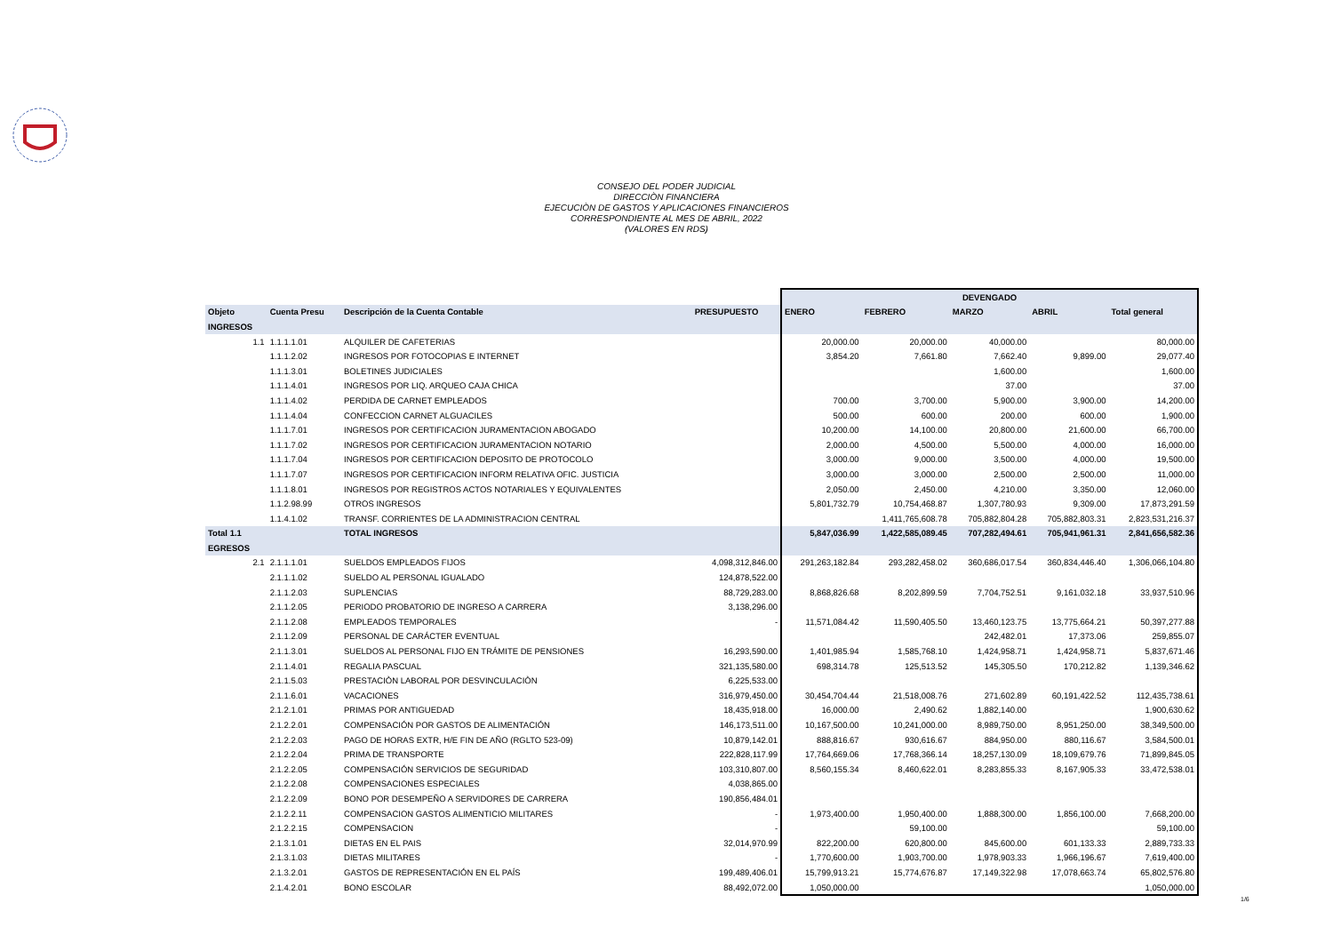CONSEJO DEL PODER JUDICIAL
DIRECCIÒN FINANCIERA
EJECUCIÒN DE GASTOS Y APLICACIONES FINANCIEROS
CORRESPONDIENTE AL MES DE ABRIL, 2022
(VALORES EN RDS)
| | | | | DEVENGADO | | | | |
| Objeto | Cuenta Presu | Descripción de la Cuenta Contable | PRESUPUESTO | ENERO | FEBRERO | MARZO | ABRIL | Total general |
| INGRESOS | | | | | | | | |
| 1.1 | 1.1.1.1.01 | ALQUILER DE CAFETERIAS | | 20,000.00 | 20,000.00 | 40,000.00 | | 80,000.00 |
| | 1.1.1.2.02 | INGRESOS POR FOTOCOPIAS E INTERNET | | 3,854.20 | 7,661.80 | 7,662.40 | 9,899.00 | 29,077.40 |
| | 1.1.1.3.01 | BOLETINES JUDICIALES | | | | 1,600.00 | | 1,600.00 |
| | 1.1.1.4.01 | INGRESOS POR LIQ. ARQUEO CAJA CHICA | | | | 37.00 | | 37.00 |
| | 1.1.1.4.02 | PERDIDA DE CARNET EMPLEADOS | | 700.00 | 3,700.00 | 5,900.00 | 3,900.00 | 14,200.00 |
| | 1.1.1.4.04 | CONFECCION CARNET ALGUACILES | | 500.00 | 600.00 | 200.00 | 600.00 | 1,900.00 |
| | 1.1.1.7.01 | INGRESOS POR CERTIFICACION JURAMENTACION ABOGADO | | 10,200.00 | 14,100.00 | 20,800.00 | 21,600.00 | 66,700.00 |
| | 1.1.1.7.02 | INGRESOS POR CERTIFICACION JURAMENTACION NOTARIO | | 2,000.00 | 4,500.00 | 5,500.00 | 4,000.00 | 16,000.00 |
| | 1.1.1.7.04 | INGRESOS POR CERTIFICACION DEPOSITO DE PROTOCOLO | | 3,000.00 | 9,000.00 | 3,500.00 | 4,000.00 | 19,500.00 |
| | 1.1.1.7.07 | INGRESOS POR CERTIFICACION INFORM RELATIVA OFIC. JUSTICIA | | 3,000.00 | 3,000.00 | 2,500.00 | 2,500.00 | 11,000.00 |
| | 1.1.1.8.01 | INGRESOS POR REGISTROS ACTOS NOTARIALES Y EQUIVALENTES | | 2,050.00 | 2,450.00 | 4,210.00 | 3,350.00 | 12,060.00 |
| | 1.1.2.98.99 | OTROS INGRESOS | | 5,801,732.79 | 10,754,468.87 | 1,307,780.93 | 9,309.00 | 17,873,291.59 |
| | 1.1.4.1.02 | TRANSF. CORRIENTES DE LA ADMINISTRACION CENTRAL | | | 1,411,765,608.78 | 705,882,804.28 | 705,882,803.31 | 2,823,531,216.37 |
| Total 1.1 | | TOTAL INGRESOS | | 5,847,036.99 | 1,422,585,089.45 | 707,282,494.61 | 705,941,961.31 | 2,841,656,582.36 |
| EGRESOS | | | | | | | | |
| 2.1 | 2.1.1.1.01 | SUELDOS EMPLEADOS FIJOS | 4,098,312,846.00 | 291,263,182.84 | 293,282,458.02 | 360,686,017.54 | 360,834,446.40 | 1,306,066,104.80 |
| | 2.1.1.1.02 | SUELDO AL PERSONAL IGUALADO | 124,878,522.00 | | | | | |
| | 2.1.1.2.03 | SUPLENCIAS | 88,729,283.00 | 8,868,826.68 | 8,202,899.59 | 7,704,752.51 | 9,161,032.18 | 33,937,510.96 |
| | 2.1.1.2.05 | PERIODO PROBATORIO DE INGRESO A CARRERA | 3,138,296.00 | | | | | |
| | 2.1.1.2.08 | EMPLEADOS TEMPORALES | - | 11,571,084.42 | 11,590,405.50 | 13,460,123.75 | 13,775,664.21 | 50,397,277.88 |
| | 2.1.1.2.09 | PERSONAL DE CARÁCTER EVENTUAL | | | | 242,482.01 | 17,373.06 | 259,855.07 |
| | 2.1.1.3.01 | SUELDOS AL PERSONAL FIJO EN TRÁMITE DE PENSIONES | 16,293,590.00 | 1,401,985.94 | 1,585,768.10 | 1,424,958.71 | 1,424,958.71 | 5,837,671.46 |
| | 2.1.1.4.01 | REGALIA PASCUAL | 321,135,580.00 | 698,314.78 | 125,513.52 | 145,305.50 | 170,212.82 | 1,139,346.62 |
| | 2.1.1.5.03 | PRESTACIÒN LABORAL POR DESVINCULACIÒN | 6,225,533.00 | | | | | |
| | 2.1.1.6.01 | VACACIONES | 316,979,450.00 | 30,454,704.44 | 21,518,008.76 | 271,602.89 | 60,191,422.52 | 112,435,738.61 |
| | 2.1.2.1.01 | PRIMAS POR ANTIGUEDAD | 18,435,918.00 | 16,000.00 | 2,490.62 | 1,882,140.00 | | 1,900,630.62 |
| | 2.1.2.2.01 | COMPENSACIÓN POR GASTOS DE ALIMENTACIÓN | 146,173,511.00 | 10,167,500.00 | 10,241,000.00 | 8,989,750.00 | 8,951,250.00 | 38,349,500.00 |
| | 2.1.2.2.03 | PAGO DE HORAS EXTR, H/E FIN DE AÑO (RGLTO 523-09) | 10,879,142.01 | 888,816.67 | 930,616.67 | 884,950.00 | 880,116.67 | 3,584,500.01 |
| | 2.1.2.2.04 | PRIMA DE TRANSPORTE | 222,828,117.99 | 17,764,669.06 | 17,768,366.14 | 18,257,130.09 | 18,109,679.76 | 71,899,845.05 |
| | 2.1.2.2.05 | COMPENSACIÓN SERVICIOS DE SEGURIDAD | 103,310,807.00 | 8,560,155.34 | 8,460,622.01 | 8,283,855.33 | 8,167,905.33 | 33,472,538.01 |
| | 2.1.2.2.08 | COMPENSACIONES ESPECIALES | 4,038,865.00 | | | | | |
| | 2.1.2.2.09 | BONO POR DESEMPEÑO A SERVIDORES DE CARRERA | 190,856,484.01 | | | | | |
| | 2.1.2.2.11 | COMPENSACION GASTOS ALIMENTICIO MILITARES | - | 1,973,400.00 | 1,950,400.00 | 1,888,300.00 | 1,856,100.00 | 7,668,200.00 |
| | 2.1.2.2.15 | COMPENSACION | - | | 59,100.00 | | | 59,100.00 |
| | 2.1.3.1.01 | DIETAS EN EL PAIS | 32,014,970.99 | 822,200.00 | 620,800.00 | 845,600.00 | 601,133.33 | 2,889,733.33 |
| | 2.1.3.1.03 | DIETAS MILITARES | - | 1,770,600.00 | 1,903,700.00 | 1,978,903.33 | 1,966,196.67 | 7,619,400.00 |
| | 2.1.3.2.01 | GASTOS DE REPRESENTACIÓN EN EL PAÍS | 199,489,406.01 | 15,799,913.21 | 15,774,676.87 | 17,149,322.98 | 17,078,663.74 | 65,802,576.80 |
| | 2.1.4.2.01 | BONO ESCOLAR | 88,492,072.00 | 1,050,000.00 | | | | 1,050,000.00 |
1/6